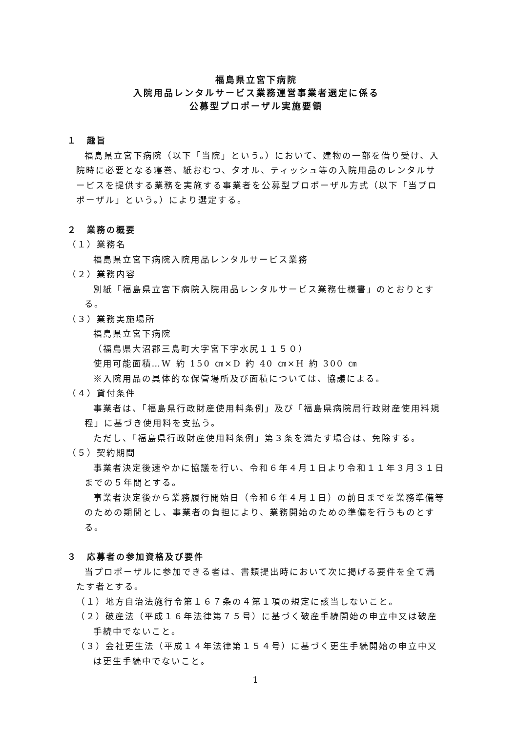福島県立宮下病院
入院用品レンタルサービス業務運営事業者選定に係る
公募型プロポーザル実施要領
１　趣旨
福島県立宮下病院（以下「当院」という。）において、建物の一部を借り受け、入院時に必要となる寝巻、紙おむつ、タオル、ティッシュ等の入院用品のレンタルサービスを提供する業務を実施する事業者を公募型プロポーザル方式（以下「当プロポーザル」という。）により選定する。
２　業務の概要
（１）業務名
福島県立宮下病院入院用品レンタルサービス業務
（２）業務内容
別紙「福島県立宮下病院入院用品レンタルサービス業務仕様書」のとおりとする。
（３）業務実施場所
福島県立宮下病院
（福島県大沼郡三島町大字宮下字水尻１１５０）
使用可能面積…W 約 150 ㎝×D 約 40 ㎝×H 約 300 ㎝
※入院用品の具体的な保管場所及び面積については、協議による。
（４）貸付条件
事業者は、「福島県行政財産使用料条例」及び「福島県病院局行政財産使用料規程」に基づき使用料を支払う。
ただし、「福島県行政財産使用料条例」第３条を満たす場合は、免除する。
（５）契約期間
事業者決定後速やかに協議を行い、令和６年４月１日より令和１１年３月３１日までの５年間とする。
事業者決定後から業務履行開始日（令和６年４月１日）の前日までを業務準備等のための期間とし、事業者の負担により、業務開始のための準備を行うものとする。
３　応募者の参加資格及び要件
当プロポーザルに参加できる者は、書類提出時において次に掲げる要件を全て満たす者とする。
（１）地方自治法施行令第１６７条の４第１項の規定に該当しないこと。
（２）破産法（平成１６年法律第７５号）に基づく破産手続開始の申立中又は破産手続中でないこと。
（３）会社更生法（平成１４年法律第１５４号）に基づく更生手続開始の申立中又は更生手続中でないこと。
1